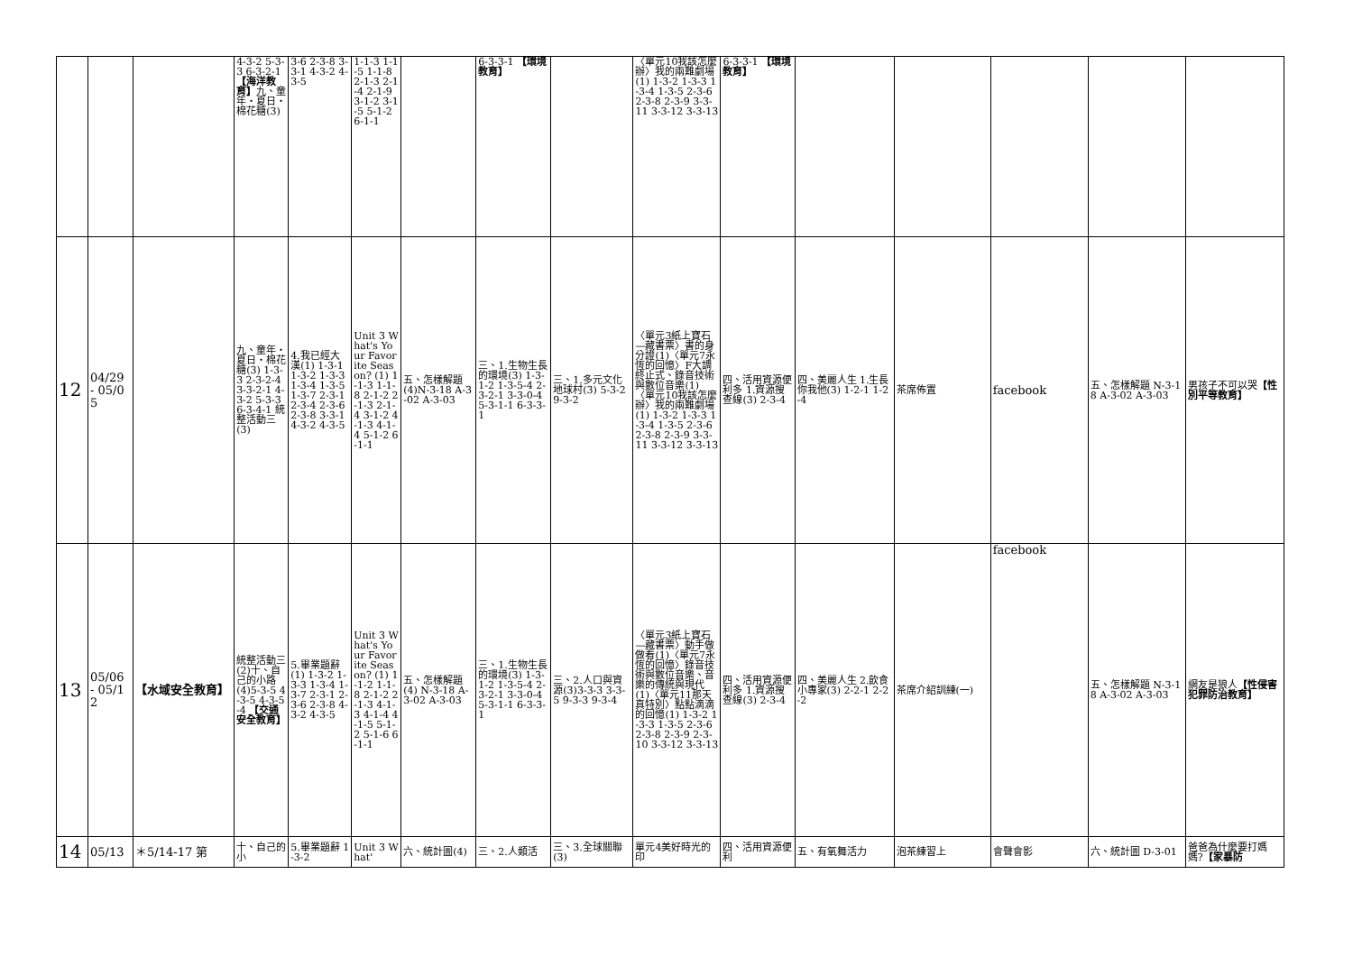| | | | 4-3-2 5-3-3 6-3-2-1 【海洋教育】 九、童年・夏日・棉花糖(3) | 3-6 2-3-8 3-3-1 4-3-2 4-3-5 | 1-1-3 1-1-5 1-1-8 2-1-3 2-1-4 2-1-9 3-1-2 3-1-5 5-1-2 6-1-1 | | 6-3-3-1 【環境教育】 | | 〈單元10我該怎麼辦〉我的兩難劇場(1) 1-3-2 1-3-3 1-3-4 1-3-5 2-3-6 2-3-8 2-3-9 3-3-11 3-3-12 3-3-13 | 6-3-3-1 【環境教育】 | | | | | |
| 12 | 04/29 - 05/05 | | 九、童年・夏日・棉花糖(3) 1-3-3 2-3-2-4 3-3-2-1 4-3-2 5-3-3 6-3-4-1 統整活動三(3) | 4.我已經大漢(1) 1-3-1 1-3-2 1-3-3 1-3-4 1-3-5 1-3-7 2-3-1 2-3-4 2-3-6 2-3-8 3-3-1 4-3-2 4-3-5 | Unit 3 What's Your Favorite Season? (1) 1-1-3 1-1-8 2-1-2 2-1-3 2-1-4 3-1-2 4-1-3 4-1-4 5-1-2 6-1-1 | 五、怎樣解題(4)N-3-18 A-3-02 A-3-03 | 三、1.生物生長的環境(3) 1-3-1-2 1-3-5-4 2-3-2-1 3-3-0-4 5-3-1-1 6-3-3-1 | 三、1.多元文化地球村(3) 5-3-2 9-3-2 | 〈單元3紙上寶石—藏書票〉書的身分證(1)〈單元7永恆的回憶〉F大調終止式、錄音技術與數位音樂(1)〈單元10我該怎麼辦〉我的兩難劇場(1) 1-3-2 1-3-3 1-3-4 1-3-5 2-3-6 2-3-8 2-3-9 3-3-11 3-3-12 3-3-13 | 四、活用資源便利多 1.資源搜查線(3) 2-3-4 | 四、美麗人生 1.生長你我他(3) 1-2-1 1-2-4 | 茶席佈置 | facebook | 五、怎樣解題 N-3-18 A-3-02 A-3-03 | 男孩子不可以哭 【性別平等教育】 |
| 13 | 05/06 - 05/12 | 【水域安全教育】 | 統整活動三(2)十、自己的小路(4)5-3-5 4-3-5 4-3-5-4 【交通安全教育】 | 5.畢業題辭(1) 1-3-2 1-3-3 1-3-4 1-3-7 2-3-1 2-3-6 2-3-8 4-3-2 4-3-5 | Unit 3 What's Your Favorite Season? (1) 1-1-2 1-1-8 2-1-2 2-1-3 4-1-3 4-1-4 4-1-5 5-1-2 5-1-6 6-1-1 | 五、怎樣解題(4) N-3-18 A-3-02 A-3-03 | 三、1.生物生長的環境(3) 1-3-1-2 1-3-5-4 2-3-2-1 3-3-0-4 5-3-1-1 6-3-3-1 | 三、2.人口與資源(3)3-3-3 3-3-5 9-3-3 9-3-4 | 〈單元3紙上寶石—藏書票〉動手做做看(1)〈單元7永恆的回憶〉錄音技術與數位音樂、音樂的傳統與現代(1)〈單元11那天真特別〉點點滴滴的回憶(1) 1-3-2 1-3-3 1-3-5 2-3-6 2-3-8 2-3-9 2-3-10 3-3-12 3-3-13 | 四、活用資源便利多 1.資源搜查線(3) 2-3-4 | 四、美麗人生 2.飲食小專家(3) 2-2-1 2-2-2 | 茶席介紹訓練(一) | facebook | 五、怎樣解題 N-3-18 A-3-02 A-3-03 | 網友是狼人 【性侵害犯罪防治教育】 |
| 14 | 05/13 | ＊5/14-17 第 | 十、自己的小 | 5.畢業題辭 1-3-2 | Unit 3 What' | 六、統計圖(4) | 三、2.人類活 | 三、3.全球關聯(3) | 單元4美好時光的印 | 四、活用資源便利 | 五、有氧舞活力 | 泡茶練習上 | 會聲會影 | 六、統計圖 D-3-01 | 爸爸為什麼要打媽媽? 【家暴防 |